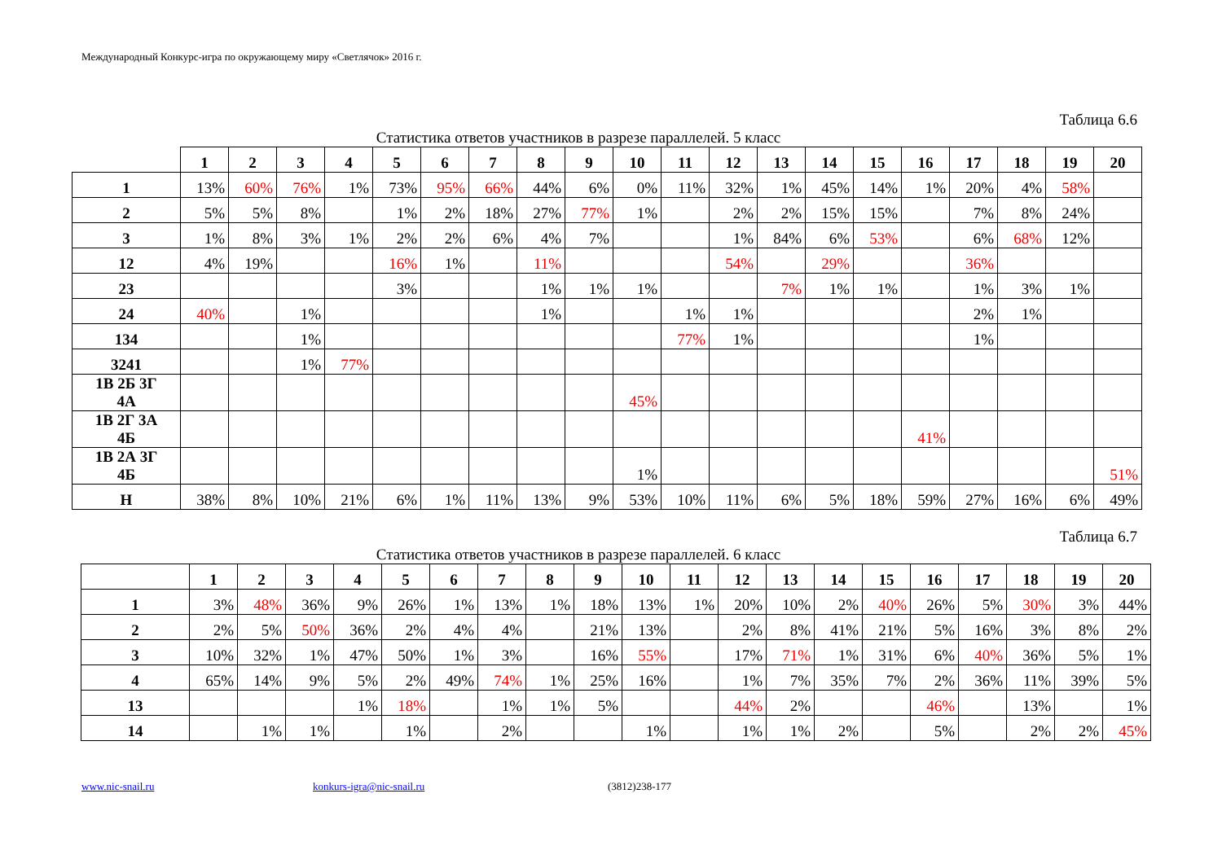Международный Конкурс-игра по окружающему миру «Светлячок» 2016 г.
Таблица 6.6
Статистика ответов участников в разрезе параллелей. 5 класс
| | 1 | 2 | 3 | 4 | 5 | 6 | 7 | 8 | 9 | 10 | 11 | 12 | 13 | 14 | 15 | 16 | 17 | 18 | 19 | 20 |
| --- | --- | --- | --- | --- | --- | --- | --- | --- | --- | --- | --- | --- | --- | --- | --- | --- | --- | --- | --- | --- |
| 1 | 13% | 60% | 76% | 1% | 73% | 95% | 66% | 44% | 6% | 0% | 11% | 32% | 1% | 45% | 14% | 1% | 20% | 4% | 58% | |
| 2 | 5% | 5% | 8% | | 1% | 2% | 18% | 27% | 77% | 1% | | 2% | 2% | 15% | 15% | | 7% | 8% | 24% | |
| 3 | 1% | 8% | 3% | 1% | 2% | 2% | 6% | 4% | 7% | | | 1% | 84% | 6% | 53% | | 6% | 68% | 12% | |
| 12 | 4% | 19% | | | 16% | 1% | | 11% | | | | 54% | | 29% | | | 36% | | | |
| 23 | | | | | 3% | | | 1% | 1% | 1% | | | 7% | 1% | 1% | | 1% | 3% | 1% | |
| 24 | 40% | | 1% | | | | | 1% | | | 1% | 1% | | | | | 2% | 1% | | |
| 134 | | | 1% | | | | | | | | 77% | 1% | | | | | 1% | | | |
| 3241 | | | 1% | 77% | | | | | | | | | | | | | | | | |
| 1В 2Б 3Г 4А | | | | | | | | | | 45% | | | | | | | | | | |
| 1В 2Г 3А 4Б | | | | | | | | | | | | | | | | 41% | | | | |
| 1В 2А 3Г 4Б | | | | | | | | | | 1% | | | | | | | | | | 51% |
| Н | 38% | 8% | 10% | 21% | 6% | 1% | 11% | 13% | 9% | 53% | 10% | 11% | 6% | 5% | 18% | 59% | 27% | 16% | 6% | 49% |
Таблица 6.7
Статистика ответов участников в разрезе параллелей. 6 класс
| | 1 | 2 | 3 | 4 | 5 | 6 | 7 | 8 | 9 | 10 | 11 | 12 | 13 | 14 | 15 | 16 | 17 | 18 | 19 | 20 |
| --- | --- | --- | --- | --- | --- | --- | --- | --- | --- | --- | --- | --- | --- | --- | --- | --- | --- | --- | --- | --- |
| 1 | 3% | 48% | 36% | 9% | 26% | 1% | 13% | 1% | 18% | 13% | 1% | 20% | 10% | 2% | 40% | 26% | 5% | 30% | 3% | 44% |
| 2 | 2% | 5% | 50% | 36% | 2% | 4% | 4% | | 21% | 13% | | 2% | 8% | 41% | 21% | 5% | 16% | 3% | 8% | 2% |
| 3 | 10% | 32% | 1% | 47% | 50% | 1% | 3% | | 16% | 55% | | 17% | 71% | 1% | 31% | 6% | 40% | 36% | 5% | 1% |
| 4 | 65% | 14% | 9% | 5% | 2% | 49% | 74% | 1% | 25% | 16% | | 1% | 7% | 35% | 7% | 2% | 36% | 11% | 39% | 5% |
| 13 | | | | 1% | 18% | | 1% | 1% | 5% | | | 44% | 2% | | | 46% | | 13% | | 1% |
| 14 | | 1% | 1% | | 1% | | 2% | | | 1% | | 1% | 1% | 2% | | 5% | | 2% | 2% | 45% |
www.nic-snail.ru konkurs-igra@nic-snail.ru (3812)238-177